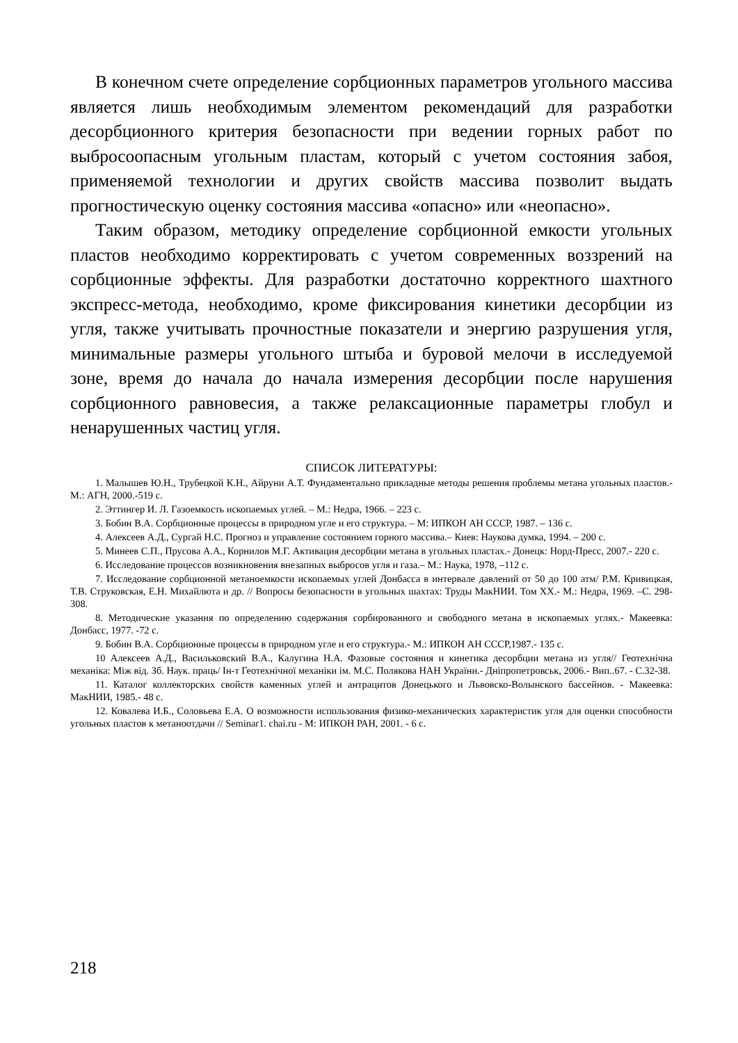В конечном счете определение сорбционных параметров угольного массива является лишь необходимым элементом рекомендаций для разработки десорбционного критерия безопасности при ведении горных работ по выбросоопасным угольным пластам, который с учетом состояния забоя, применяемой технологии и других свойств массива позволит выдать прогностическую оценку состояния массива «опасно» или «неопасно».
Таким образом, методику определение сорбционной емкости угольных пластов необходимо корректировать с учетом современных воззрений на сорбционные эффекты. Для разработки достаточно корректного шахтного экспресс-метода, необходимо, кроме фиксирования кинетики десорбции из угля, также учитывать прочностные показатели и энергию разрушения угля, минимальные размеры угольного штыба и буровой мелочи в исследуемой зоне, время до начала до начала измерения десорбции после нарушения сорбционного равновесия, а также релаксационные параметры глобул и ненарушенных частиц угля.
СПИСОК ЛИТЕРАТУРЫ:
1. Малышев Ю.Н., Трубецкой К.Н., Айруни А.Т. Фундаментально прикладные методы решения проблемы метана угольных пластов.- М.: АГН, 2000.-519 с.
2. Эттингер И. Л. Газоемкость ископаемых углей. – М.: Недра, 1966. – 223 с.
3. Бобин В.А. Сорбционные процессы в природном угле и его структура. – М: ИПКОН АН СССР, 1987. – 136 с.
4. Алексеев А.Д., Сургай Н.С. Прогноз и управление состоянием горного массива.– Киев: Наукова думка, 1994. – 200 с.
5. Минеев С.П., Прусова А.А., Корнилов М.Г. Активация десорбции метана в угольных пластах.- Донецк: Норд-Пресс, 2007.- 220 с.
6. Исследование процессов возникновения внезапных выбросов угля и газа.– М.: Наука, 1978, –112 с.
7. Исследование сорбционной метаноемкости ископаемых углей Донбасса в интервале давлений от 50 до 100 атм/ Р.М. Кривицкая, Т.В. Струковская, Е.Н. Михайлюта и др. // Вопросы безопасности в угольных шахтах: Труды МакНИИ. Том XX.- М.: Недра, 1969. –С. 298- 308.
8. Методические указания по определению содержания сорбированного и свободного метана в ископаемых углях.- Макеевка: Донбасс, 1977. -72 с.
9. Бобин В.А. Сорбционные процессы в природном угле и его структура.- М.: ИПКОН АН СССР,1987.- 135 с.
10 Алексеев А.Д., Васильковский В.А., Калугина Н.А. Фазовые состояния и кинетика десорбции метана из угля// Геотехнічна механіка: Між від. Зб. Наук. праць/ Ін-т Геотехнічної механіки ім. М.С. Полякова НАН України.- Дніпропетровськ, 2006.- Вип..67. - С.32-38.
11. Каталог коллекторских свойств каменных углей и антрацитов Донецького и Львовско-Волынского бассейнов. - Макеевка: МакНИИ, 1985.- 48 с.
12. Ковалева И.Б., Соловьева Е.А. О возможности использования физико-механических характеристик угля для оценки способности угольных пластов к метаноотдачи // Seminar1. chai.ru - М: ИПКОН РАН, 2001. - 6 с.
218